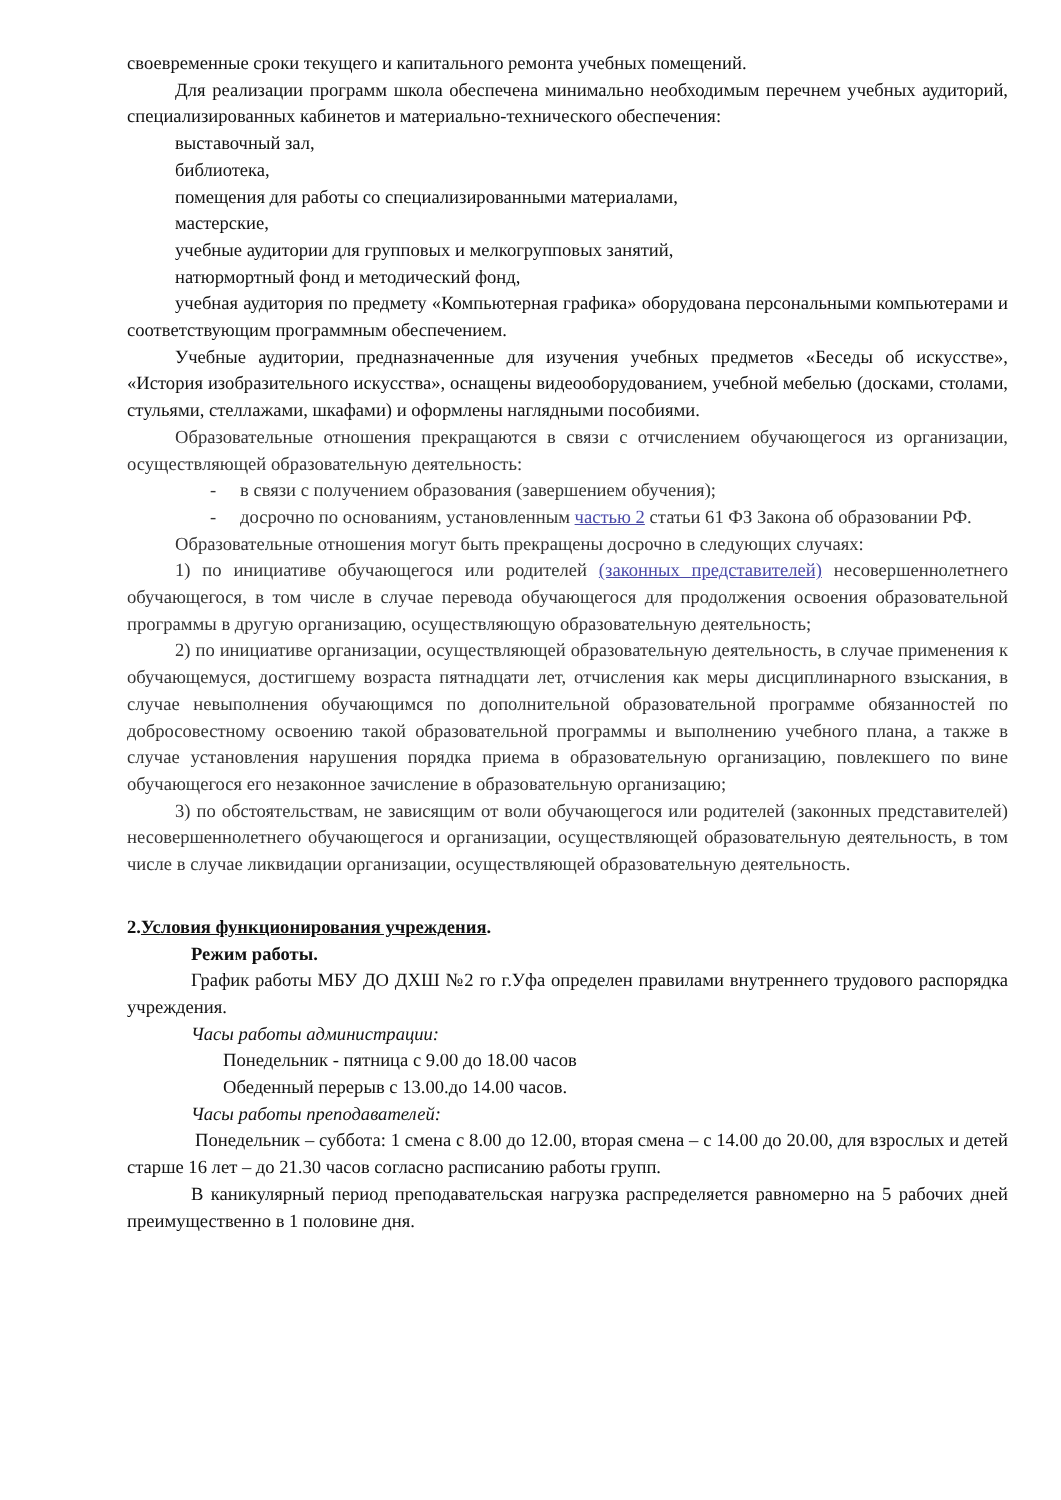своевременные сроки текущего и капитального ремонта учебных помещений.
Для реализации программ школа обеспечена минимально необходимым перечнем учебных аудиторий, специализированных кабинетов и материально-технического обеспечения:
выставочный зал,
библиотека,
помещения для работы со специализированными материалами,
мастерские,
учебные аудитории для групповых и мелкогрупповых занятий,
натюрмортный фонд и методический фонд,
учебная аудитория по предмету «Компьютерная графика» оборудована персональными компьютерами и соответствующим программным обеспечением.
Учебные аудитории, предназначенные для изучения учебных предметов «Беседы об искусстве», «История изобразительного искусства», оснащены видеооборудованием, учебной мебелью (досками, столами, стульями, стеллажами, шкафами) и оформлены наглядными пособиями.
Образовательные отношения прекращаются в связи с отчислением обучающегося из организации, осуществляющей образовательную деятельность:
- в связи с получением образования (завершением обучения);
- досрочно по основаниям, установленным частью 2 статьи 61 ФЗ Закона об образовании РФ.
Образовательные отношения могут быть прекращены досрочно в следующих случаях:
1) по инициативе обучающегося или родителей (законных представителей) несовершеннолетнего обучающегося, в том числе в случае перевода обучающегося для продолжения освоения образовательной программы в другую организацию, осуществляющую образовательную деятельность;
2) по инициативе организации, осуществляющей образовательную деятельность, в случае применения к обучающемуся, достигшему возраста пятнадцати лет, отчисления как меры дисциплинарного взыскания, в случае невыполнения обучающимся по дополнительной образовательной программе обязанностей по добросовестному освоению такой образовательной программы и выполнению учебного плана, а также в случае установления нарушения порядка приема в образовательную организацию, повлекшего по вине обучающегося его незаконное зачисление в образовательную организацию;
3) по обстоятельствам, не зависящим от воли обучающегося или родителей (законных представителей) несовершеннолетнего обучающегося и организации, осуществляющей образовательную деятельность, в том числе в случае ликвидации организации, осуществляющей образовательную деятельность.
2.Условия функционирования учреждения.
Режим работы.
График работы МБУ ДО ДХШ №2 го г.Уфа определен правилами внутреннего трудового распорядка учреждения.
Часы работы администрации:
Понедельник - пятница с 9.00 до 18.00 часов
Обеденный перерыв с 13.00.до 14.00 часов.
Часы работы преподавателей:
Понедельник – суббота: 1 смена с 8.00 до 12.00, вторая смена – с 14.00 до 20.00, для взрослых и детей старше 16 лет – до 21.30 часов согласно расписанию работы групп.
В каникулярный период преподавательская нагрузка распределяется равномерно на 5 рабочих дней преимущественно в 1 половине дня.